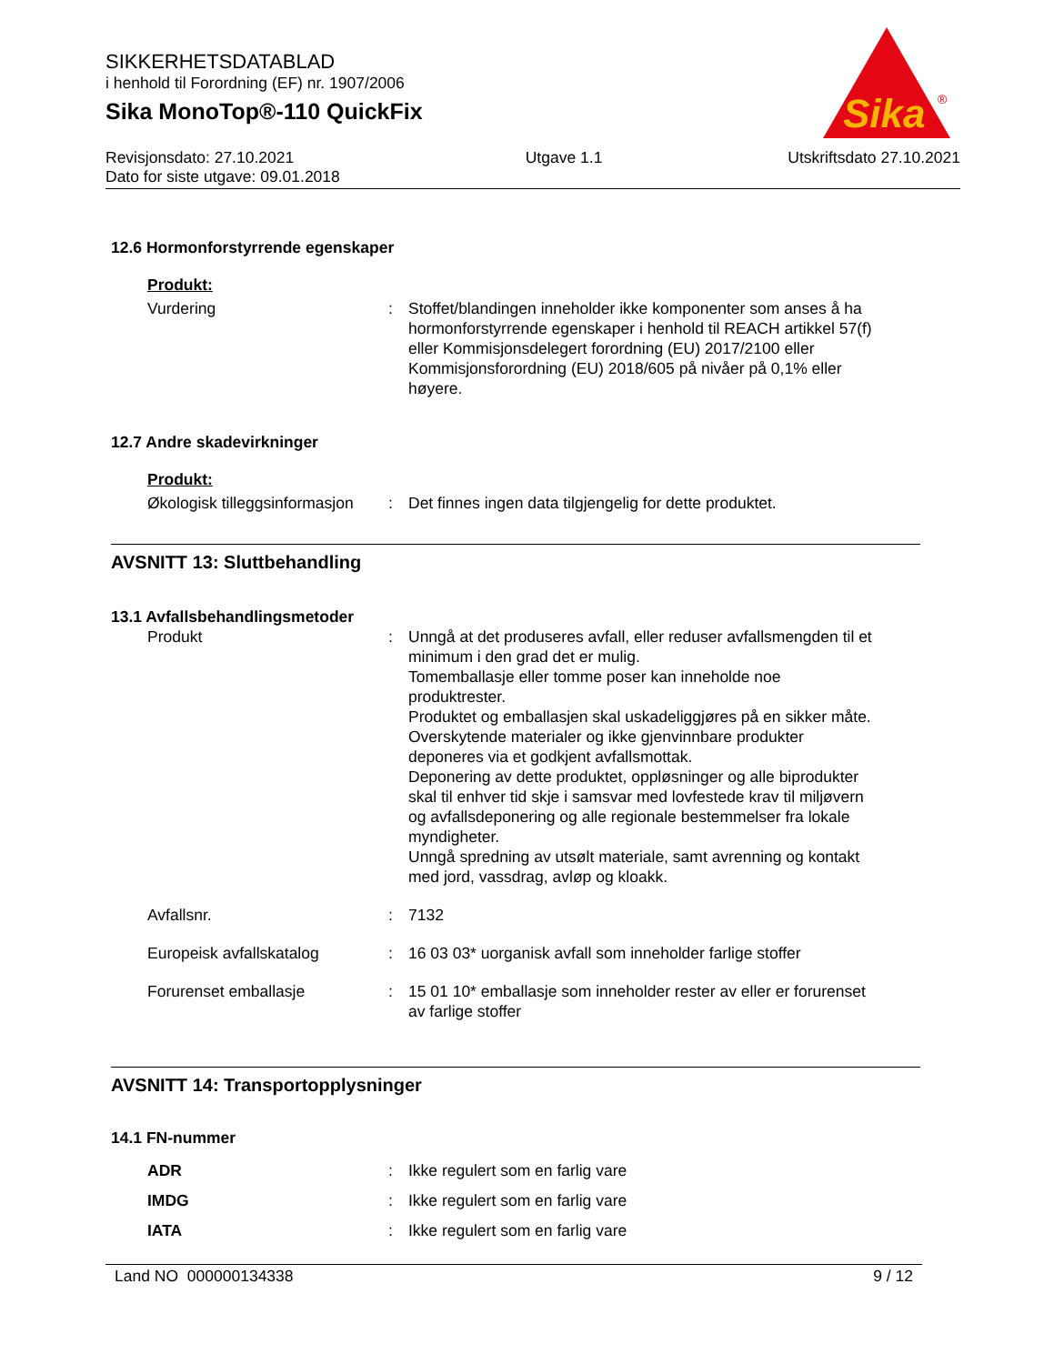SIKKERHETSDATABLAD
i henhold til Forordning (EF) nr. 1907/2006
Sika MonoTop®-110 QuickFix
Sika
®
Revisjonsdato: 27.10.2021
Dato for siste utgave: 09.01.2018
Utgave 1.1 Utskriftsdato 27.10.2021
12.6 Hormonforstyrrende egenskaper
Produkt:
Vurdering : Stoffet/blandingen inneholder ikke komponenter som anses å ha hormonforstyrrende egenskaper i henhold til REACH artikkel 57(f) eller Kommisjonsdelegert forordning (EU) 2017/2100 eller Kommisjonsforordning (EU) 2018/605 på nivåer på 0,1% eller høyere.
12.7 Andre skadevirkninger
Produkt:
Økologisk tilleggsinformasjon
: Det finnes ingen data tilgjengelig for dette produktet.
AVSNITT 13: Sluttbehandling
13.1 Avfallsbehandlingsmetoder
Produkt : Unngå at det produseres avfall, eller reduser avfallsmengden til et minimum i den grad det er mulig.
Tomemballasje eller tomme poser kan inneholde noe produktrester.
Produktet og emballasjen skal uskadeliggjøres på en sikker måte.
Overskytende materialer og ikke gjenvinnbare produkter deponeres via et godkjent avfallsmottak.
Deponering av dette produktet, oppløsninger og alle biprodukter skal til enhver tid skje i samsvar med lovfestede krav til miljøvern og avfallsdeponering og alle regionale bestemmelser fra lokale myndigheter.
Unngå spredning av utsølt materiale, samt avrenning og kontakt med jord, vassdrag, avløp og kloakk.
Avfallsnr. : 7132
Europeisk avfallskatalog : 16 03 03* uorganisk avfall som inneholder farlige stoffer
Forurenset emballasje : 15 01 10* emballasje som inneholder rester av eller er forurenset av farlige stoffer
AVSNITT 14: Transportopplysninger
14.1 FN-nummer
ADR : Ikke regulert som en farlig vare
IMDG : Ikke regulert som en farlig vare
IATA : Ikke regulert som en farlig vare
Land NO 000000134338 9 / 12